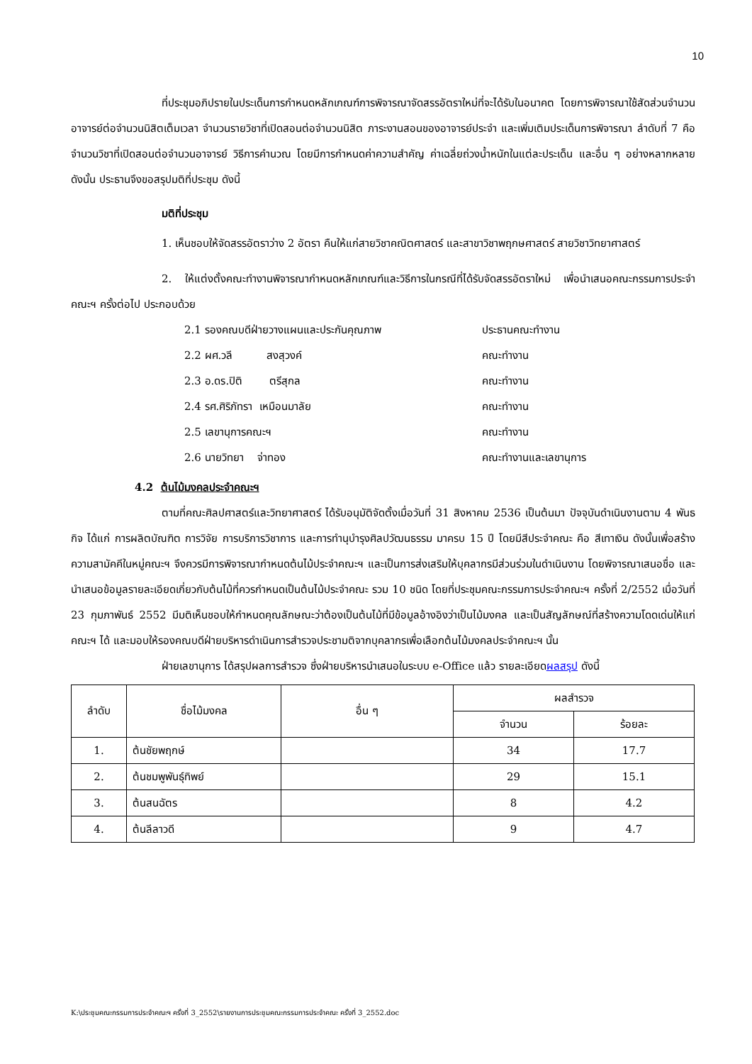10
ที่ประชุมอภิปรายในประเด็นการกำหนดหลักเกณฑ์การพิจารณาจัดสรรอัตราใหม่ที่จะได้รับในอนาคต โดยการพิจารณาใช้สัดส่วนจำนวนอาจารย์ต่อจำนวนนิสิตเต็มเวลา จำนวนรายวิชาที่เปิดสอนต่อจำนวนนิสิต ภาระงานสอนของอาจารย์ประจำ และเพิ่มเติมประเด็นการพิจารณา ลำดับที่ 7 คือ จำนวนวิชาที่เปิดสอนต่อจำนวนอาจารย์ วิธีการคำนวณ โดยมีการกำหนดค่าความสำคัญ ค่าเฉลี่ยถ่วงน้ำหนักในแต่ละประเด็น และอื่น ๆ อย่างหลากหลาย ดังนั้น ประธานจึงขอสรุปมติที่ประชุม ดังนี้
มติที่ประชุม
1. เห็นชอบให้จัดสรรอัตราว่าง 2 อัตรา คืนให้แก่สายวิชาคณิตศาสตร์ และสาขาวิชาพฤกษศาสตร์ สายวิชาวิทยาศาสตร์
2. ให้แต่งตั้งคณะทำงานพิจารณากำหนดหลักเกณฑ์และวิธีการในกรณีที่ได้รับจัดสรรอัตราใหม่ เพื่อนำเสนอคณะกรรมการประจำคณะฯ ครั้งต่อไป ประกอบด้วย
2.1 รองคณบดีฝ่ายวางแผนและประกันคุณภาพ ประธานคณะทำงาน
2.2 ผศ.วลี สงสุวงค์ คณะทำงาน
2.3 อ.ดร.ปิติ ตรีสุกล คณะทำงาน
2.4 รศ.ศิริภัทรา เหมือนมาลัย คณะทำงาน
2.5 เลขานุการคณะฯ คณะทำงาน
2.6 นายวิทยา จ่าทอง คณะทำงานและเลขานุการ
4.2 ต้นไม้มงคลประจำคณะฯ
ตามที่คณะศิลปศาสตร์และวิทยาศาสตร์ ได้รับอนุมัติจัดตั้งเมื่อวันที่ 31 สิงหาคม 2536 เป็นต้นมา ปัจจุบันดำเนินงานตาม 4 พันธกิจ ได้แก่ การผลิตบัณฑิต การวิจัย การบริการวิชาการ และการทำนุบำรุงศิลปวัฒนธรรม มาครบ 15 ปี โดยมีสีประจำคณะ คือ สีเทาเงิน ดังนั้นเพื่อสร้างความสามัคคีในหมู่คณะฯ จึงควรมีการพิจารณากำหนดต้นไม้ประจำคณะฯ และเป็นการส่งเสริมให้บุคลากรมีส่วนร่วมในดำเนินงาน โดยพิจารณาเสนอชื่อ และนำเสนอข้อมูลรายละเอียดเกี่ยวกับต้นไม้ที่ควรกำหนดเป็นต้นไม้ประจำคณะ รวม 10 ชนิด โดยที่ประชุมคณะกรรมการประจำคณะฯ ครั้งที่ 2/2552 เมื่อวันที่ 23 กุมภาพันธ์ 2552 มีมติเห็นชอบให้กำหนดคุณลักษณะว่าต้องเป็นต้นไม้ที่มีข้อมูลอ้างอิงว่าเป็นไม้มงคล และเป็นสัญลักษณ์ที่สร้างความโดดเด่นให้แก่คณะฯ ได้ และมอบให้รองคณบดีฝ่ายบริหารดำเนินการสำรวจประชามติจากบุคลากรเพื่อเลือกต้นไม้มงคลประจำคณะฯ นั้น
ฝ่ายเลขานุการ ได้สรุปผลการสำรวจ ซึ่งฝ่ายบริหารนำเสนอในระบบ e-Office แล้ว รายละเอียดผลสรุป ดังนี้
| ลำดับ | ชื่อไม้มงคล | อื่น ๆ | ผลสำรวจ | |
| --- | --- | --- | --- | --- |
| | | | จำนวน | ร้อยละ |
| 1. | ต้นชัยพฤกษ์ | | 34 | 17.7 |
| 2. | ต้นชมพูพันธุ์ทิพย์ | | 29 | 15.1 |
| 3. | ต้นสนฉัตร | | 8 | 4.2 |
| 4. | ต้นลีลาวดี | | 9 | 4.7 |
K:\ประชุมคณะกรรมการประจำคณะฯ ครั้งที่ 3_2552\รายงานการประชุมคณะกรรมการประจำคณะ ครั้งที่ 3_2552.doc